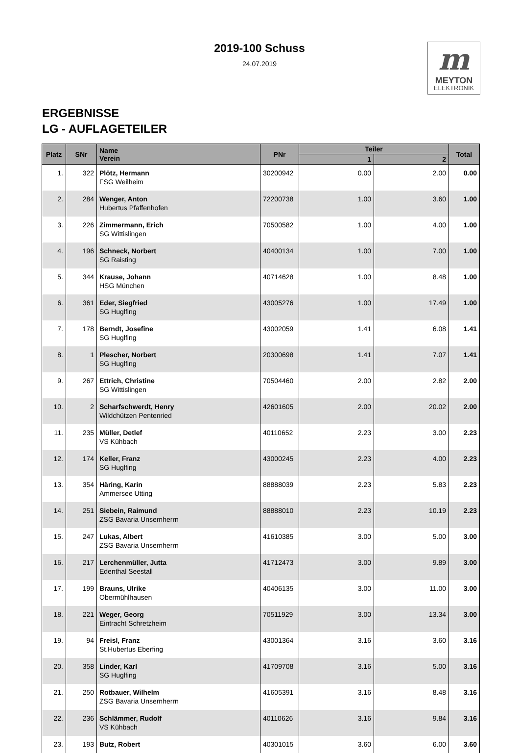2019-100 Schuss
24.07.2019
m
MEYTON
ELEKTRONIK
ERGEBNISSE
LG - AUFLAGETEILER
| Platz | SNr | Name Verein | PNr | Teiler | | Total |
| --- | --- | --- | --- | --- | --- | --- |
| | | | | 1 | 2 | |
| 1. | 322 | Plötz, Hermann FSG Weilheim | 30200942 | 0.00 | 2.00 | 0.00 |
| 2. | 284 | Wenger, Anton Hubertus Pfaffenhofen | 72200738 | 1.00 | 3.60 | 1.00 |
| 3. | 226 | Zimmermann, Erich SG Wittislingen | 70500582 | 1.00 | 4.00 | 1.00 |
| 4. | 196 | Schneck, Norbert SG Raisting | 40400134 | 1.00 | 7.00 | 1.00 |
| 5. | 344 | Krause, Johann HSG München | 40714628 | 1.00 | 8.48 | 1.00 |
| 6. | 361 | Eder, Siegfried SG Huglfing | 43005276 | 1.00 | 17.49 | 1.00 |
| 7. | 178 | Berndt, Josefine SG Huglfing | 43002059 | 1.41 | 6.08 | 1.41 |
| 8. | 1 | Plescher, Norbert SG Huglfing | 20300698 | 1.41 | 7.07 | 1.41 |
| 9. | 267 | Ettrich, Christine SG Wittislingen | 70504460 | 2.00 | 2.82 | 2.00 |
| 10. | 2 | Scharfschwerdt, Henry Wildchützen Pentenried | 42601605 | 2.00 | 20.02 | 2.00 |
| 11. | 235 | Müller, Detlef VS Kühbach | 40110652 | 2.23 | 3.00 | 2.23 |
| 12. | 174 | Keller, Franz SG Huglfing | 43000245 | 2.23 | 4.00 | 2.23 |
| 13. | 354 | Häring, Karin Ammersee Utting | 88888039 | 2.23 | 5.83 | 2.23 |
| 14. | 251 | Siebein, Raimund ZSG Bavaria Unsernherrn | 88888010 | 2.23 | 10.19 | 2.23 |
| 15. | 247 | Lukas, Albert ZSG Bavaria Unsernherrn | 41610385 | 3.00 | 5.00 | 3.00 |
| 16. | 217 | Lerchenmüller, Jutta Edenthal Seestall | 41712473 | 3.00 | 9.89 | 3.00 |
| 17. | 199 | Brauns, Ulrike Obermühlhausen | 40406135 | 3.00 | 11.00 | 3.00 |
| 18. | 221 | Weger, Georg Eintracht Schretzheim | 70511929 | 3.00 | 13.34 | 3.00 |
| 19. | 94 | Freisl, Franz St.Hubertus Eberfing | 43001364 | 3.16 | 3.60 | 3.16 |
| 20. | 358 | Linder, Karl SG Huglfing | 41709708 | 3.16 | 5.00 | 3.16 |
| 21. | 250 | Rotbauer, Wilhelm ZSG Bavaria Unsernherrn | 41605391 | 3.16 | 8.48 | 3.16 |
| 22. | 236 | Schlämmer, Rudolf VS Kühbach | 40110626 | 3.16 | 9.84 | 3.16 |
| 23. | 193 | Butz, Robert | 40301015 | 3.60 | 6.00 | 3.60 |